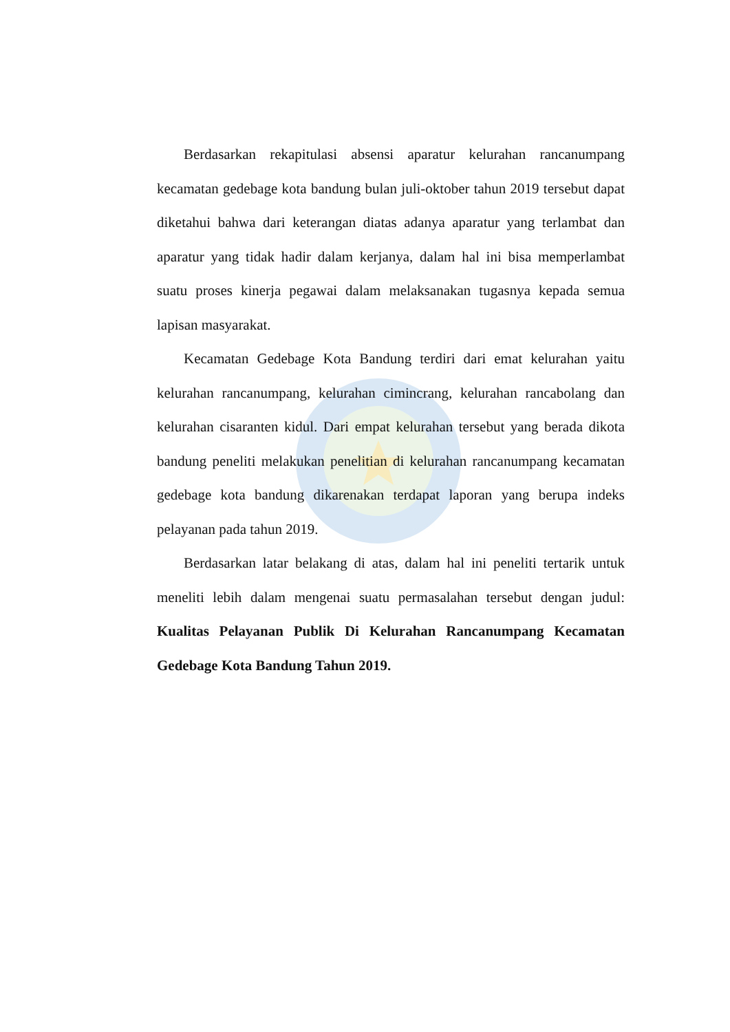Berdasarkan rekapitulasi absensi aparatur kelurahan rancanumpang kecamatan gedebage kota bandung bulan juli-oktober tahun 2019 tersebut dapat diketahui bahwa dari keterangan diatas adanya aparatur yang terlambat dan aparatur yang tidak hadir dalam kerjanya, dalam hal ini bisa memperlambat suatu proses kinerja pegawai dalam melaksanakan tugasnya kepada semua lapisan masyarakat.
Kecamatan Gedebage Kota Bandung terdiri dari emat kelurahan yaitu kelurahan rancanumpang, kelurahan cimincrang, kelurahan rancabolang dan kelurahan cisaranten kidul. Dari empat kelurahan tersebut yang berada dikota bandung peneliti melakukan penelitian di kelurahan rancanumpang kecamatan gedebage kota bandung dikarenakan terdapat laporan yang berupa indeks pelayanan pada tahun 2019.
Berdasarkan latar belakang di atas, dalam hal ini peneliti tertarik untuk meneliti lebih dalam mengenai suatu permasalahan tersebut dengan judul: Kualitas Pelayanan Publik Di Kelurahan Rancanumpang Kecamatan Gedebage Kota Bandung Tahun 2019.